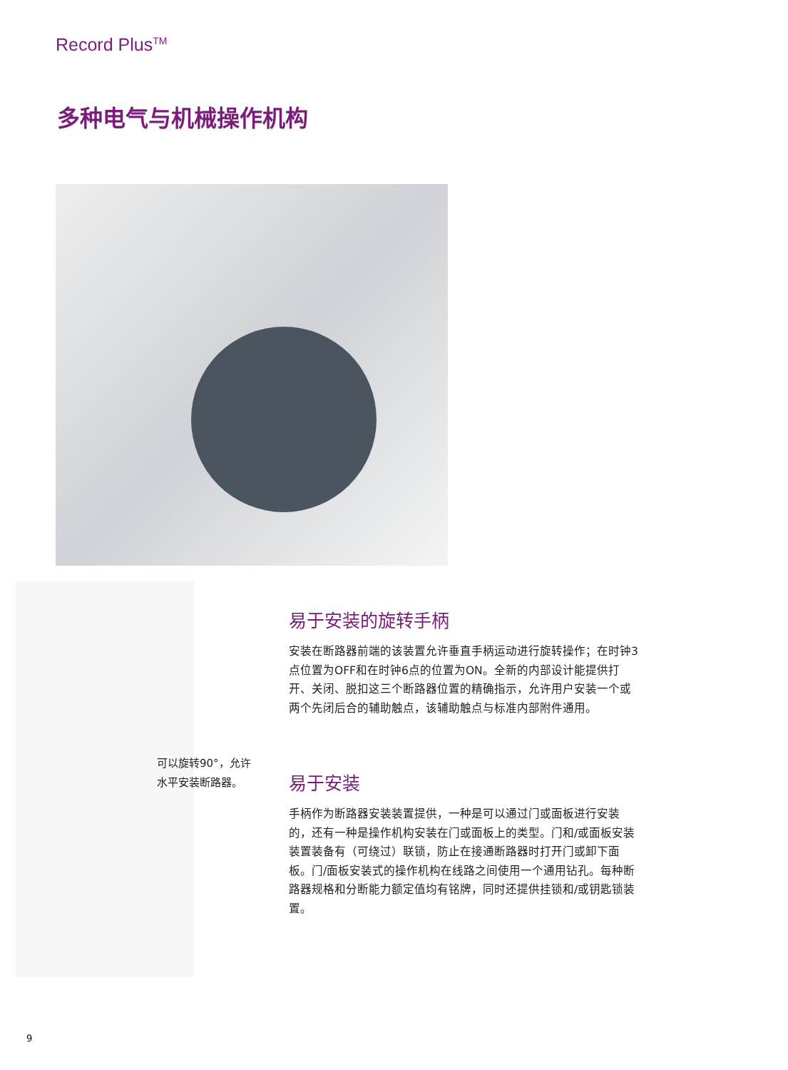Record Plus<sup>TM</sup>
多种电气与机械操作机构
可以旋转90°，允许
水平安装断路器。
易于安装的旋转手柄
安装在断路器前端的该装置允许垂直手柄运动进行旋转操作；在时钟3点位置为OFF和在时钟6点的位置为ON。全新的内部设计能提供打开、关闭、脱扣这三个断路器位置的精确指示，允许用户安装一个或两个先闭后合的辅助触点，该辅助触点与标准内部附件通用。
易于安装
手柄作为断路器安装装置提供，一种是可以通过门或面板进行安装的，还有一种是操作机构安装在门或面板上的类型。门和/或面板安装装置装备有（可绕过）联锁，防止在接通断路器时打开门或卸下面板。门/面板安装式的操作机构在线路之间使用一个通用钻孔。每种断路器规格和分断能力额定值均有铭牌，同时还提供挂锁和/或钥匙锁装置。
9